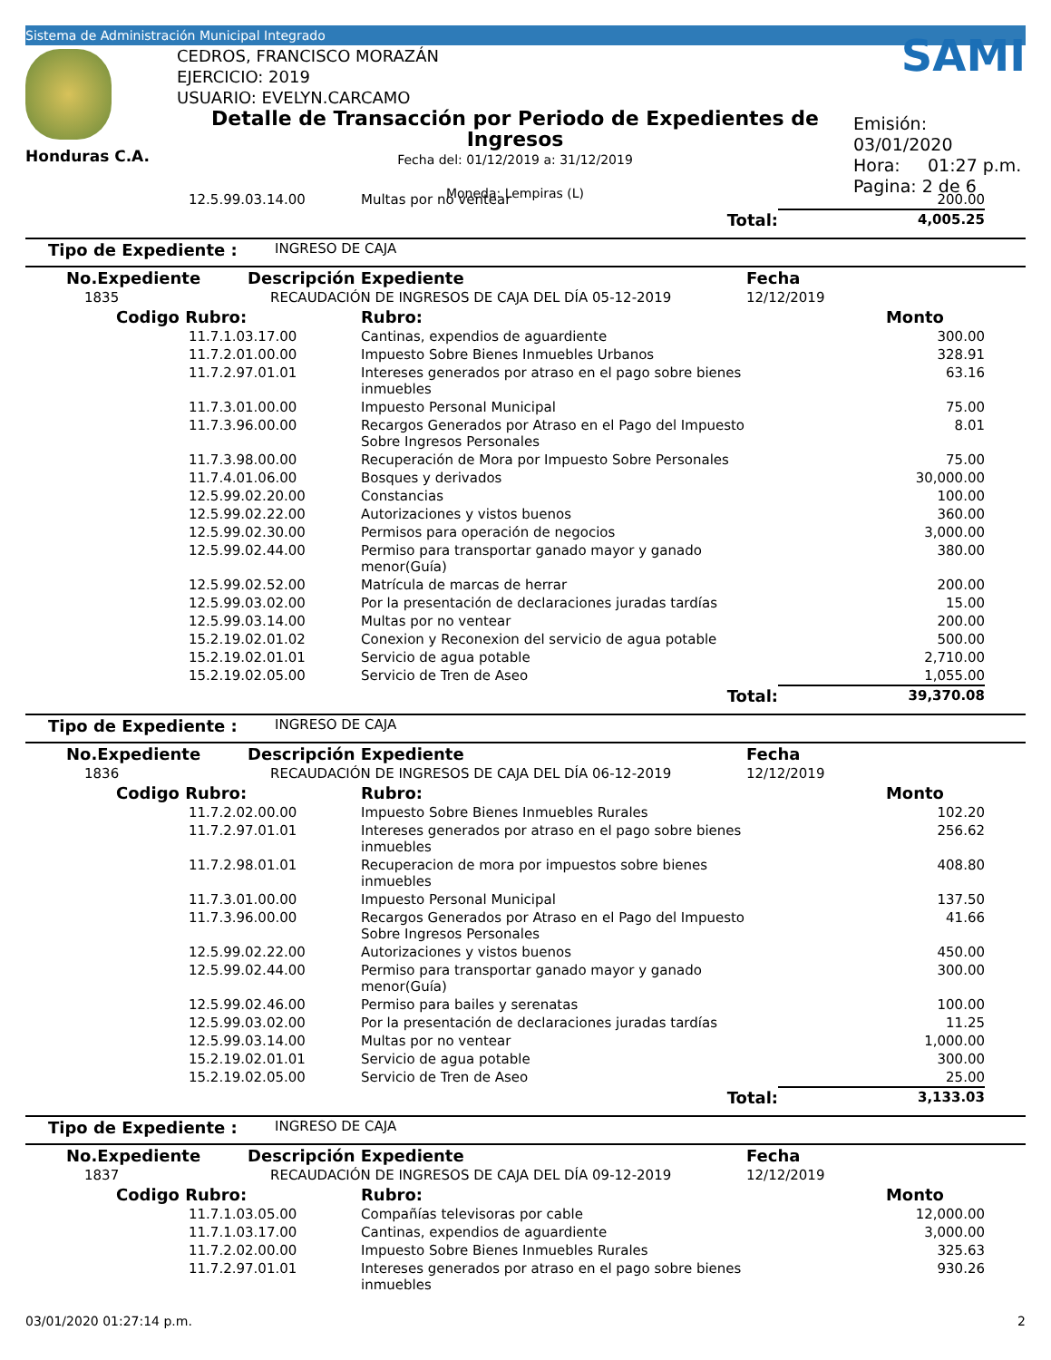Sistema de Administración Municipal Integrado
Honduras C.A.
CEDROS, FRANCISCO MORAZÁN
EJERCICIO: 2019
USUARIO: EVELYN.CARCAMO
Detalle de Transacción por Periodo de Expedientes de Ingresos
Fecha del: 01/12/2019 a: 31/12/2019
Moneda: Lempiras (L)
SAMI
Emisión: 03/01/2020
Hora: 01:27 p.m.
Pagina: 2 de 6
| | | 12.5.99.03.14.00 | Multas por no ventear | 200.00 | |
| | | | Total: | 4,005.25 | |
| Tipo de Expediente : | INGRESO DE CAJA |
| No.Expediente | Descripción Expediente | Fecha |
| 1835 | RECAUDACIÓN DE INGRESOS DE CAJA DEL DÍA 05-12-2019 | 12/12/2019 |
| | Codigo Rubro: | | Rubro: | Monto | |
| | | 11.7.1.03.17.00 | Cantinas, expendios de aguardiente | 300.00 | |
| | | 11.7.2.01.00.00 | Impuesto Sobre Bienes Inmuebles Urbanos | 328.91 | |
| | | 11.7.2.97.01.01 | Intereses generados por atraso en el pago sobre bienes inmuebles | 63.16 | |
| | | 11.7.3.01.00.00 | Impuesto Personal Municipal | 75.00 | |
| | | 11.7.3.96.00.00 | Recargos Generados por Atraso en el Pago del Impuesto Sobre Ingresos Personales | 8.01 | |
| | | 11.7.3.98.00.00 | Recuperación de Mora por Impuesto Sobre Personales | 75.00 | |
| | | 11.7.4.01.06.00 | Bosques y derivados | 30,000.00 | |
| | | 12.5.99.02.20.00 | Constancias | 100.00 | |
| | | 12.5.99.02.22.00 | Autorizaciones y vistos buenos | 360.00 | |
| | | 12.5.99.02.30.00 | Permisos para operación de negocios | 3,000.00 | |
| | | 12.5.99.02.44.00 | Permiso para transportar ganado mayor y ganado menor(Guía) | 380.00 | |
| | | 12.5.99.02.52.00 | Matrícula de marcas de herrar | 200.00 | |
| | | 12.5.99.03.02.00 | Por la presentación de declaraciones juradas tardías | 15.00 | |
| | | 12.5.99.03.14.00 | Multas por no ventear | 200.00 | |
| | | 15.2.19.02.01.02 | Conexion y Reconexion del servicio de agua potable | 500.00 | |
| | | 15.2.19.02.01.01 | Servicio de agua potable | 2,710.00 | |
| | | 15.2.19.02.05.00 | Servicio de Tren de Aseo | 1,055.00 | |
| | | | Total: | 39,370.08 | |
| Tipo de Expediente : | INGRESO DE CAJA |
| No.Expediente | Descripción Expediente | Fecha |
| 1836 | RECAUDACIÓN DE INGRESOS DE CAJA DEL DÍA 06-12-2019 | 12/12/2019 |
| | Codigo Rubro: | | Rubro: | Monto | |
| | | 11.7.2.02.00.00 | Impuesto Sobre Bienes Inmuebles Rurales | 102.20 | |
| | | 11.7.2.97.01.01 | Intereses generados por atraso en el pago sobre bienes inmuebles | 256.62 | |
| | | 11.7.2.98.01.01 | Recuperacion de mora por impuestos sobre bienes inmuebles | 408.80 | |
| | | 11.7.3.01.00.00 | Impuesto Personal Municipal | 137.50 | |
| | | 11.7.3.96.00.00 | Recargos Generados por Atraso en el Pago del Impuesto Sobre Ingresos Personales | 41.66 | |
| | | 12.5.99.02.22.00 | Autorizaciones y vistos buenos | 450.00 | |
| | | 12.5.99.02.44.00 | Permiso para transportar ganado mayor y ganado menor(Guía) | 300.00 | |
| | | 12.5.99.02.46.00 | Permiso para bailes y serenatas | 100.00 | |
| | | 12.5.99.03.02.00 | Por la presentación de declaraciones juradas tardías | 11.25 | |
| | | 12.5.99.03.14.00 | Multas por no ventear | 1,000.00 | |
| | | 15.2.19.02.01.01 | Servicio de agua potable | 300.00 | |
| | | 15.2.19.02.05.00 | Servicio de Tren de Aseo | 25.00 | |
| | | | Total: | 3,133.03 | |
| Tipo de Expediente : | INGRESO DE CAJA |
| No.Expediente | Descripción Expediente | Fecha |
| 1837 | RECAUDACIÓN DE INGRESOS DE CAJA DEL DÍA 09-12-2019 | 12/12/2019 |
| | Codigo Rubro: | | Rubro: | Monto | |
| | | 11.7.1.03.05.00 | Compañías televisoras por cable | 12,000.00 | |
| | | 11.7.1.03.17.00 | Cantinas, expendios de aguardiente | 3,000.00 | |
| | | 11.7.2.02.00.00 | Impuesto Sobre Bienes Inmuebles Rurales | 325.63 | |
| | | 11.7.2.97.01.01 | Intereses generados por atraso en el pago sobre bienes inmuebles | 930.26 | |
03/01/2020 01:27:14 p.m. 2